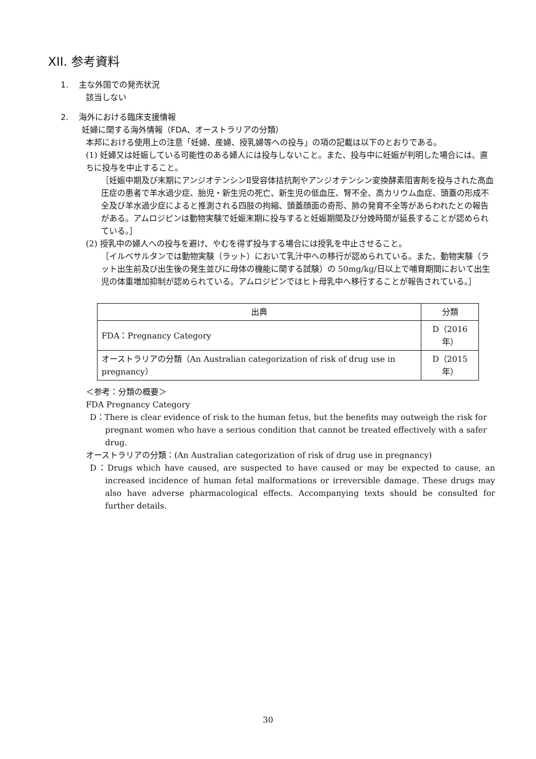XII. 参考資料
1. 主な外国での発売状況
該当しない
2. 海外における臨床支援情報
妊婦に関する海外情報（FDA、オーストラリアの分類）
本邦における使用上の注意「妊婦、産婦、授乳婦等への投与」の項の記載は以下のとおりである。
(1) 妊婦又は妊娠している可能性のある婦人には投与しないこと。また、投与中に妊娠が判明した場合には、直ちに投与を中止すること。
［妊娠中期及び末期にアンジオテンシンⅡ受容体拮抗剤やアンジオテンシン変換酵素阻害剤を投与された高血圧症の患者で羊水過少症、胎児・新生児の死亡、新生児の低血圧、腎不全、高カリウム血症、頭蓋の形成不全及び羊水過少症によると推測される四肢の拘縮、頭蓋顔面の奇形、肺の発育不全等があらわれたとの報告がある。アムロジピンは動物実験で妊娠末期に投与すると妊娠期間及び分娩時間が延長することが認められている。］
(2) 授乳中の婦人への投与を避け、やむを得ず投与する場合には授乳を中止させること。
［イルベサルタンでは動物実験（ラット）において乳汁中への移行が認められている。また、動物実験（ラット出生前及び出生後の発生並びに母体の機能に関する試験）の 50mg/kg/日以上で哺育期間において出生児の体重増加抑制が認められている。アムロジピンではヒト母乳中へ移行することが報告されている。］
| 出典 | 分類 |
| --- | --- |
| FDA：Pregnancy Category | D（2016年） |
| オーストラリアの分類（An Australian categorization of risk of drug use in pregnancy） | D（2015年） |
＜参考：分類の概要＞
FDA Pregnancy Category
D：There is clear evidence of risk to the human fetus, but the benefits may outweigh the risk for pregnant women who have a serious condition that cannot be treated effectively with a safer drug.
オーストラリアの分類：(An Australian categorization of risk of drug use in pregnancy)
D：Drugs which have caused, are suspected to have caused or may be expected to cause, an increased incidence of human fetal malformations or irreversible damage. These drugs may also have adverse pharmacological effects. Accompanying texts should be consulted for further details.
30